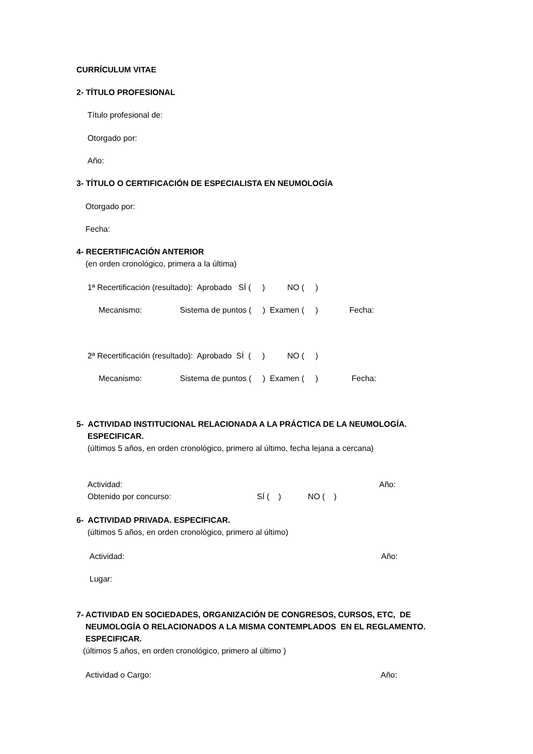CURRÍCULUM VITAE
2- TÍTULO PROFESIONAL
Título profesional de:
Otorgado por:
Año:
3- TÍTULO O CERTIFICACIÓN DE ESPECIALISTA EN NEUMOLOGÍA
Otorgado por:
Fecha:
4- RECERTIFICACIÓN ANTERIOR
(en orden cronológico, primera a la última)
1ª Recertificación (resultado): Aprobado SÍ ( ) NO ( )
Mecanismo: Sistema de puntos ( ) Examen ( ) Fecha:
2ª Recertificación (resultado): Aprobado SÍ ( ) NO ( )
Mecanismo: Sistema de puntos ( ) Examen ( ) Fecha:
5- ACTIVIDAD INSTITUCIONAL RELACIONADA A LA PRÁCTICA DE LA NEUMOLOGÍA.
ESPECIFICAR.
(últimos 5 años, en orden cronológico, primero al último, fecha lejana a cercana)
Actividad:
Año:
Obtenido por concurso:
SÍ ( ) NO ( )
6- ACTIVIDAD PRIVADA. ESPECIFICAR.
(últimos 5 años, en orden cronológico, primero al último)
Actividad:
Año:
Lugar:
7- ACTIVIDAD EN SOCIEDADES, ORGANIZACIÓN DE CONGRESOS, CURSOS, ETC, DE
NEUMOLOGÍA O RELACIONADOS A LA MISMA CONTEMPLADOS EN EL REGLAMENTO.
ESPECIFICAR.
(últimos 5 años, en orden cronológico, primero al último )
Actividad o Cargo:
Año: